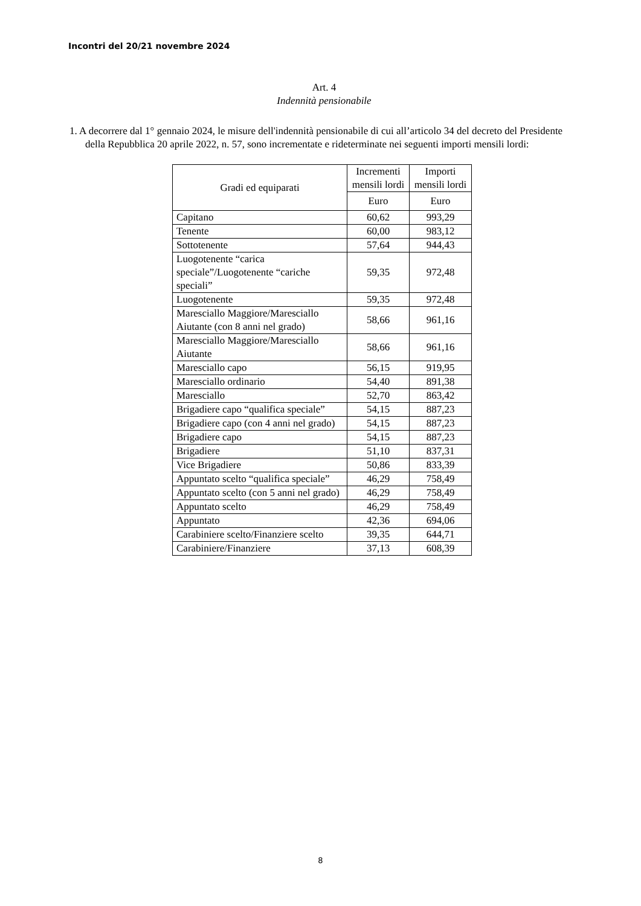Incontri del 20/21 novembre 2024
Art. 4
Indennità pensionabile
1. A decorrere dal 1° gennaio 2024, le misure dell'indennità pensionabile di cui all’articolo 34 del decreto del Presidente della Repubblica 20 aprile 2022, n. 57, sono incrementate e rideterminate nei seguenti importi mensili lordi:
| Gradi ed equiparati | Incrementi mensili lordi | Importi mensili lordi |
| --- | --- | --- |
| | Euro | Euro |
| Capitano | 60,62 | 993,29 |
| Tenente | 60,00 | 983,12 |
| Sottotenente | 57,64 | 944,43 |
| Luogotenente “carica speciale”/Luogotenente “cariche speciali” | 59,35 | 972,48 |
| Luogotenente | 59,35 | 972,48 |
| Maresciallo Maggiore/Maresciallo Aiutante (con 8 anni nel grado) | 58,66 | 961,16 |
| Maresciallo Maggiore/Maresciallo Aiutante | 58,66 | 961,16 |
| Maresciallo capo | 56,15 | 919,95 |
| Maresciallo ordinario | 54,40 | 891,38 |
| Maresciallo | 52,70 | 863,42 |
| Brigadiere capo “qualifica speciale” | 54,15 | 887,23 |
| Brigadiere capo (con 4 anni nel grado) | 54,15 | 887,23 |
| Brigadiere capo | 54,15 | 887,23 |
| Brigadiere | 51,10 | 837,31 |
| Vice Brigadiere | 50,86 | 833,39 |
| Appuntato scelto “qualifica speciale” | 46,29 | 758,49 |
| Appuntato scelto (con 5 anni nel grado) | 46,29 | 758,49 |
| Appuntato scelto | 46,29 | 758,49 |
| Appuntato | 42,36 | 694,06 |
| Carabiniere scelto/Finanziere scelto | 39,35 | 644,71 |
| Carabiniere/Finanziere | 37,13 | 608,39 |
8